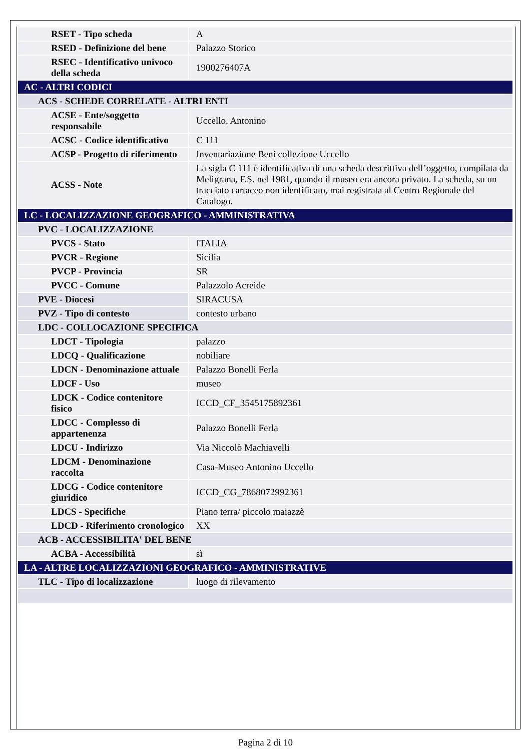| RSET - Tipo scheda | A |
| RSED - Definizione del bene | Palazzo Storico |
| RSEC - Identificativo univoco della scheda | 1900276407A |
| AC - ALTRI CODICI | |
| ACS - SCHEDE CORRELATE - ALTRI ENTI | |
| ACSE - Ente/soggetto responsabile | Uccello, Antonino |
| ACSC - Codice identificativo | C 111 |
| ACSP - Progetto di riferimento | Inventariazione Beni collezione Uccello |
| ACSS - Note | La sigla C 111 è identificativa di una scheda descrittiva dell’oggetto, compilata da Meligrana, F.S. nel 1981, quando il museo era ancora privato. La scheda, su un tracciato cartaceo non identificato, mai registrata al Centro Regionale del Catalogo. |
| LC - LOCALIZZAZIONE GEOGRAFICO - AMMINISTRATIVA | |
| PVC - LOCALIZZAZIONE | |
| PVCS - Stato | ITALIA |
| PVCR - Regione | Sicilia |
| PVCP - Provincia | SR |
| PVCC - Comune | Palazzolo Acreide |
| PVE - Diocesi | SIRACUSA |
| PVZ - Tipo di contesto | contesto urbano |
| LDC - COLLOCAZIONE SPECIFICA | |
| LDCT - Tipologia | palazzo |
| LDCQ - Qualificazione | nobiliare |
| LDCN - Denominazione attuale | Palazzo Bonelli Ferla |
| LDCF - Uso | museo |
| LDCK - Codice contenitore fisico | ICCD_CF_3545175892361 |
| LDCC - Complesso di appartenenza | Palazzo Bonelli Ferla |
| LDCU - Indirizzo | Via Niccolò Machiavelli |
| LDCM - Denominazione raccolta | Casa-Museo Antonino Uccello |
| LDCG - Codice contenitore giuridico | ICCD_CG_7868072992361 |
| LDCS - Specifiche | Piano terra/ piccolo maiazzè |
| LDCD - Riferimento cronologico | XX |
| ACB - ACCESSIBILITA' DEL BENE | |
| ACBA - Accessibilità | sì |
| LA - ALTRE LOCALIZZAZIONI GEOGRAFICO - AMMINISTRATIVE | |
| TLC - Tipo di localizzazione | luogo di rilevamento |
Pagina 2 di 10